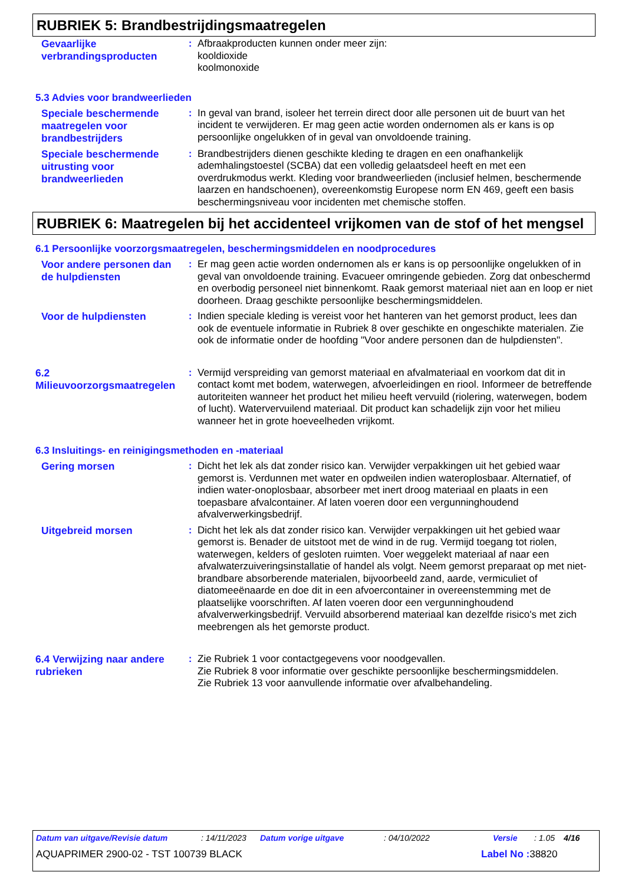RUBRIEK 5: Brandbestrijdingsmaatregelen
Gevaarlijke verbrandingsproducten
: Afbraakproducten kunnen onder meer zijn:
kooldioxide
koolmonoxide
5.3 Advies voor brandweerlieden
Speciale beschermende maatregelen voor brandbestrijders
: In geval van brand, isoleer het terrein direct door alle personen uit de buurt van het incident te verwijderen. Er mag geen actie worden ondernomen als er kans is op persoonlijke ongelukken of in geval van onvoldoende training.
Speciale beschermende uitrusting voor brandweerlieden
: Brandbestrijders dienen geschikte kleding te dragen en een onafhankelijk ademhalingstoestel (SCBA) dat een volledig gelaatsdeel heeft en met een overdrukmodus werkt. Kleding voor brandweerlieden (inclusief helmen, beschermende laarzen en handschoenen), overeenkomstig Europese norm EN 469, geeft een basis beschermingsniveau voor incidenten met chemische stoffen.
RUBRIEK 6: Maatregelen bij het accidenteel vrijkomen van de stof of het mengsel
6.1 Persoonlijke voorzorgsmaatregelen, beschermingsmiddelen en noodprocedures
Voor andere personen dan de hulpdiensten
: Er mag geen actie worden ondernomen als er kans is op persoonlijke ongelukken of in geval van onvoldoende training. Evacueer omringende gebieden. Zorg dat onbeschermd en overbodig personeel niet binnenkomt. Raak gemorst materiaal niet aan en loop er niet doorheen. Draag geschikte persoonlijke beschermingsmiddelen.
Voor de hulpdiensten
: Indien speciale kleding is vereist voor het hanteren van het gemorst product, lees dan ook de eventuele informatie in Rubriek 8 over geschikte en ongeschikte materialen. Zie ook de informatie onder de hoofding "Voor andere personen dan de hulpdiensten".
6.2 Milieuvoorzorgsmaatregelen
: Vermijd verspreiding van gemorst materiaal en afvalmateriaal en voorkom dat dit in contact komt met bodem, waterwegen, afvoerleidingen en riool. Informeer de betreffende autoriteiten wanneer het product het milieu heeft vervuild (riolering, waterwegen, bodem of lucht). Watervervuilend materiaal. Dit product kan schadelijk zijn voor het milieu wanneer het in grote hoeveelheden vrijkomt.
6.3 Insluitings- en reinigingsmethoden en -materiaal
Gering morsen
: Dicht het lek als dat zonder risico kan. Verwijder verpakkingen uit het gebied waar gemorst is. Verdunnen met water en opdweilen indien wateroplosbaar. Alternatief, of indien water-onoplosbaar, absorbeer met inert droog materiaal en plaats in een toepasbare afvalcontainer. Af laten voeren door een vergunninghoudend afvalverwerkingsbedrijf.
Uitgebreid morsen
: Dicht het lek als dat zonder risico kan. Verwijder verpakkingen uit het gebied waar gemorst is. Benader de uitstoot met de wind in de rug. Vermijd toegang tot riolen, waterwegen, kelders of gesloten ruimten. Voer weggelekt materiaal af naar een afvalwaterzuiveringsinstallatie of handel als volgt. Neem gemorst preparaat op met niet-brandbare absorberende materialen, bijvoorbeeld zand, aarde, vermiculiet of diatomeeënaarde en doe dit in een afvoercontainer in overeenstemming met de plaatselijke voorschriften. Af laten voeren door een vergunninghoudend afvalverwerkingsbedrijf. Vervuild absorberend materiaal kan dezelfde risico's met zich meebrengen als het gemorste product.
6.4 Verwijzing naar andere rubrieken
: Zie Rubriek 1 voor contactgegevens voor noodgevallen.
Zie Rubriek 8 voor informatie over geschikte persoonlijke beschermingsmiddelen.
Zie Rubriek 13 voor aanvullende informatie over afvalbehandeling.
Datum van uitgave/Revisie datum: 14/11/2023 Datum vorige uitgave: 04/10/2022 Versie: 1.05 4/16
AQUAPRIMER 2900-02 - TST 100739 BLACK Label No : 38820